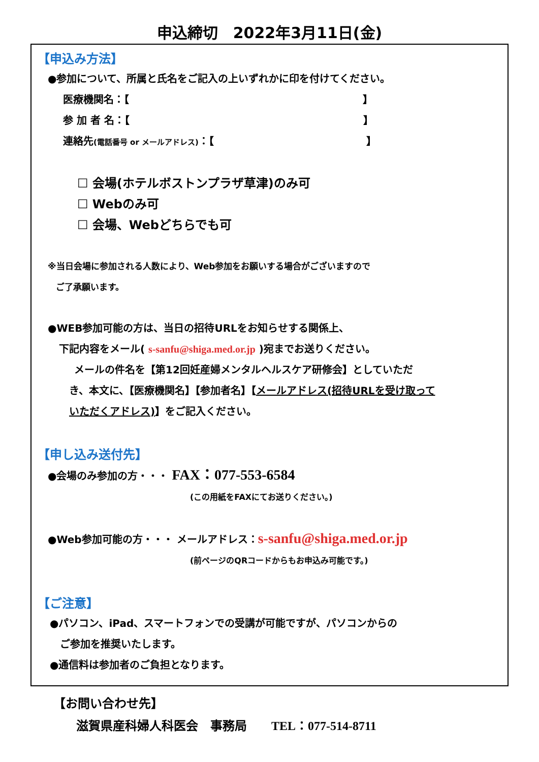申込締切　2022年3月11日(金)
【申込み方法】
●参加について、所属と氏名をご記入の上いずれかに印を付けてください。
医療機関名：【　　　　　　　　　　　　　　　　　　　　　　　】
参 加 者 名：【　　　　　　　　　　　　　　　　　　　　　　　】
連絡先(電話番号 or メールアドレス)：【　　　　　　　　　　　　　　　】
☐ 会場(ホテルボストンプラザ草津)のみ可
☐ Webのみ可
☐ 会場、Webどちらでも可
※当日会場に参加される人数により、Web参加をお願いする場合がございますので
ご了承願います。
●WEB参加可能の方は、当日の招待URLをお知らせする関係上、
下記内容をメール( s-sanfu@shiga.med.or.jp )宛までお送りください。
メールの件名を【第12回妊産婦メンタルヘルスケア研修会】としていただ
き、本文に、【医療機関名】【参加者名】【メールアドレス(招待URLを受け取って
いただくアドレス)】をご記入ください。
【申し込み送付先】
●会場のみ参加の方・・・ FAX：077-553-6584
(この用紙をFAXにてお送りください。)
●Web参加可能の方・・・ メールアドレス：s-sanfu@shiga.med.or.jp
(前ページのQRコードからもお申込み可能です。)
【ご注意】
●パソコン、iPad、スマートフォンでの受講が可能ですが、パソコンからの
ご参加を推奨いたします。
●通信料は参加者のご負担となります。
【お問い合わせ先】
滋賀県産科婦人科医会　事務局　　TEL：077-514-8711